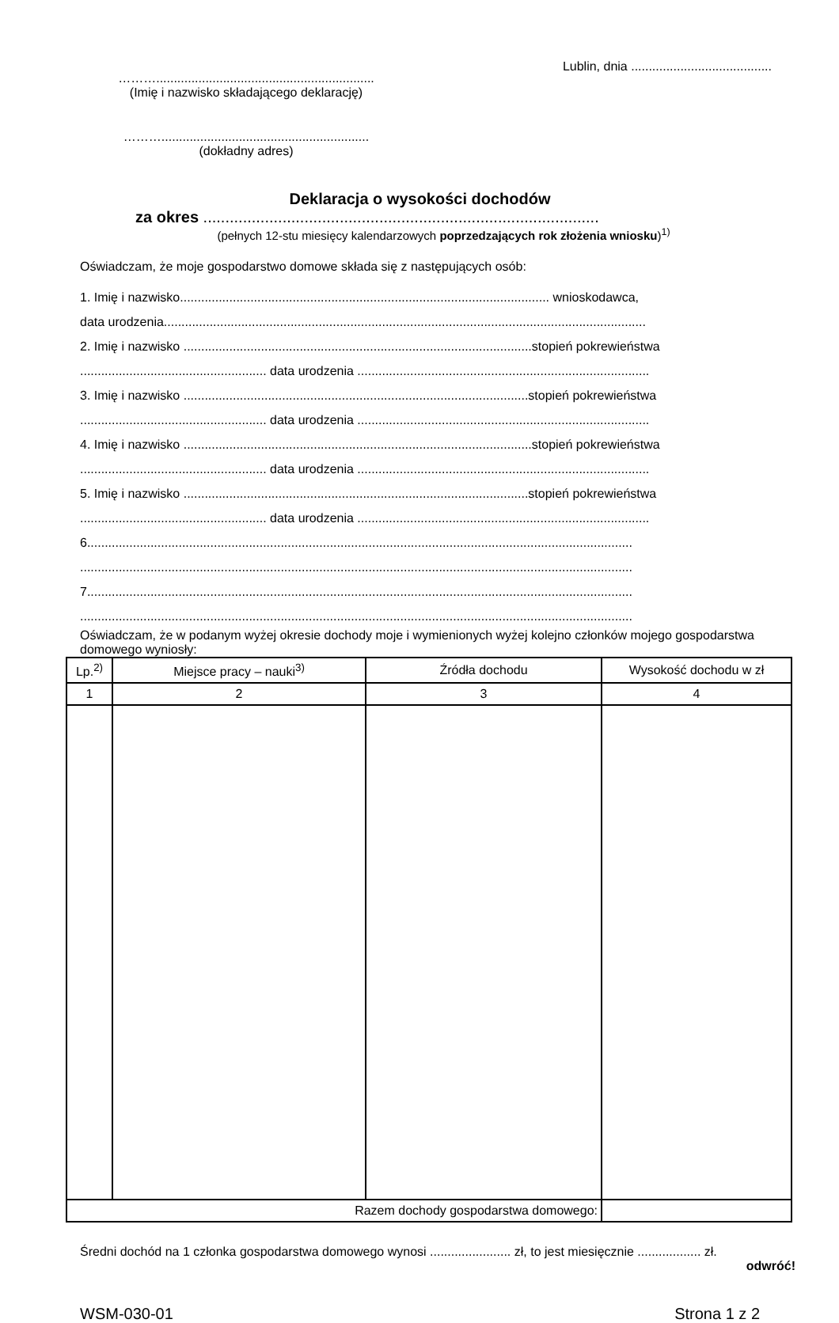………..............................................................
(Imię i nazwisko składającego deklarację)
………...........................................................
(dokładny adres)
Lublin, dnia ........................................
Deklaracja o wysokości dochodów
za okres ..........................................................................................
(pełnych 12-stu miesięcy kalendarzowych poprzedzających rok złożenia wniosku)<sup>1)</sup>
Oświadczam, że moje gospodarstwo domowe składa się z następujących osób:
1. Imię i nazwisko......................................................................................................... wnioskodawca,
data urodzenia.........................................................................................................................................
2. Imię i nazwisko ...................................................................................................stopień pokrewieństwa
..................................................... data urodzenia ...................................................................................
3. Imię i nazwisko ..................................................................................................stopień pokrewieństwa
..................................................... data urodzenia ...................................................................................
4. Imię i nazwisko ...................................................................................................stopień pokrewieństwa
..................................................... data urodzenia ...................................................................................
5. Imię i nazwisko ..................................................................................................stopień pokrewieństwa
..................................................... data urodzenia ...................................................................................
6...........................................................................................................................................................
.............................................................................................................................................................
7...........................................................................................................................................................
.............................................................................................................................................................
Oświadczam, że w podanym wyżej okresie dochody moje i wymienionych wyżej kolejno członków mojego gospodarstwa domowego wyniosły:
| Lp.<sup>2)</sup> | Miejsce pracy – nauki<sup>3)</sup> | Źródła dochodu | Wysokość dochodu w zł |
| --- | --- | --- | --- |
| 1 | 2 | 3 | 4 |
| Razem dochody gospodarstwa domowego: | | | |
Średni dochód na 1 członka gospodarstwa domowego wynosi ....................... zł, to jest miesięcznie .................. zł.
odwróć!
WSM-030-01 Strona 1 z 2